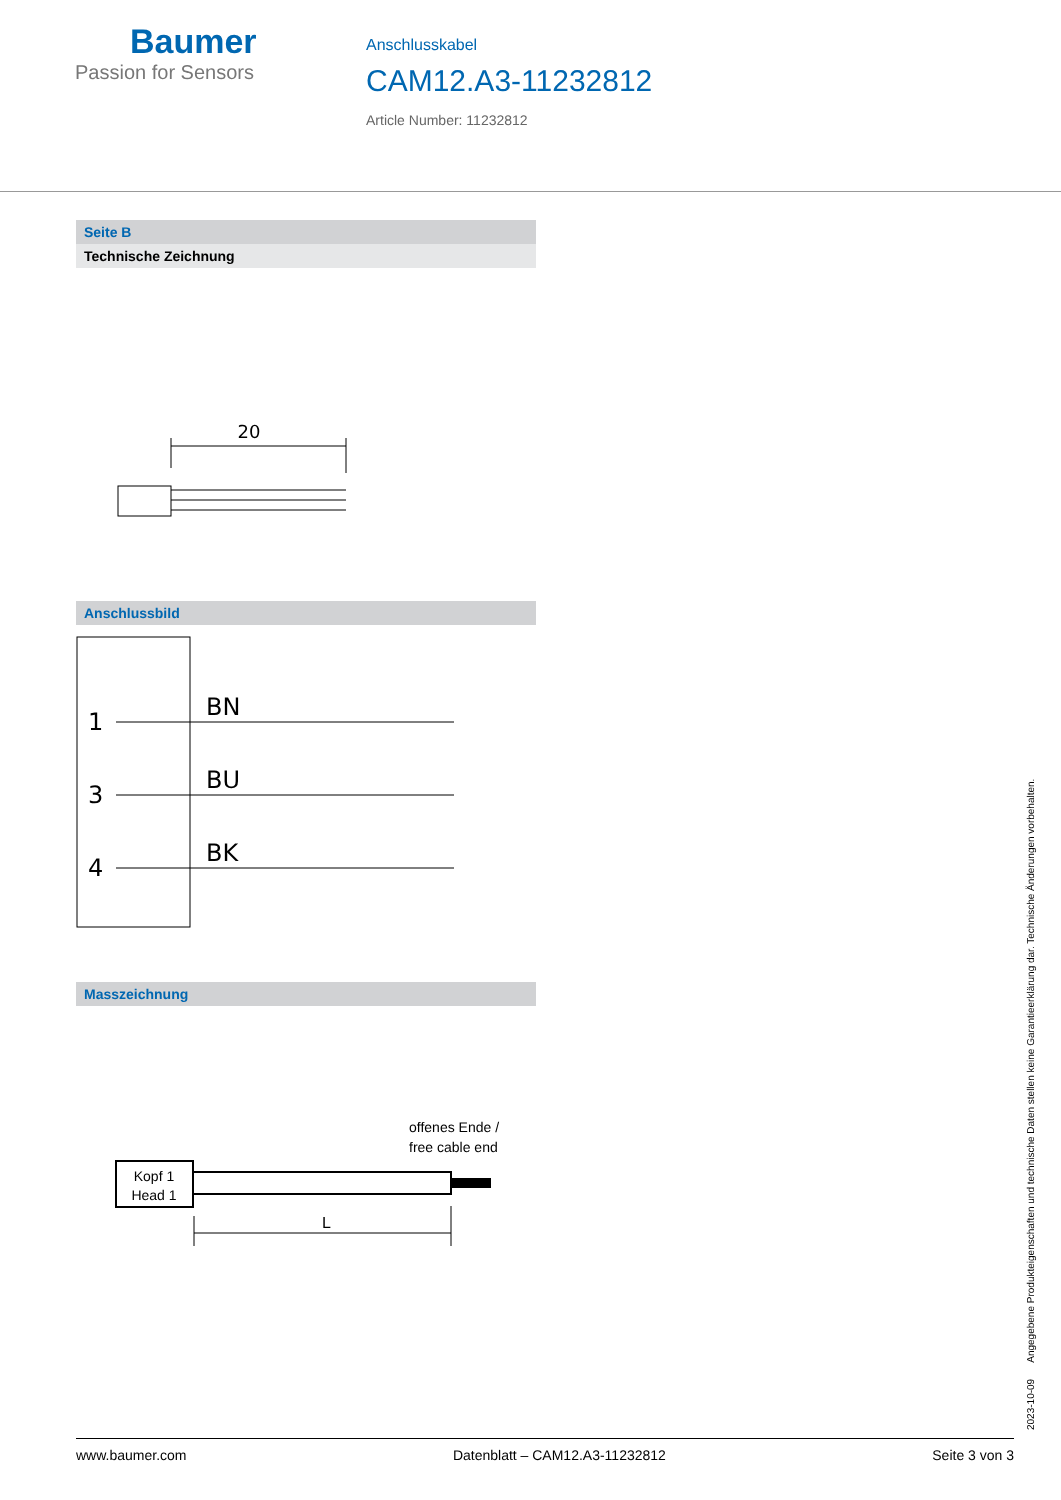Baumer
Passion for Sensors
Anschlusskabel
CAM12.A3-11232812
Article Number: 11232812
Seite B
Technische Zeichnung
20
Anschlussbild
1
3
4
BN
BU
BK
Masszeichnung
offenes Ende /
free cable end
Kopf 1
Head 1
L
2023-10-09 Angegebene Produkteigenschaften und technische Daten stellen keine Garantieerklärung dar. Technische Änderungen vorbehalten.
www.baumer.com Datenblatt – CAM12.A3-11232812 Seite 3 von 3